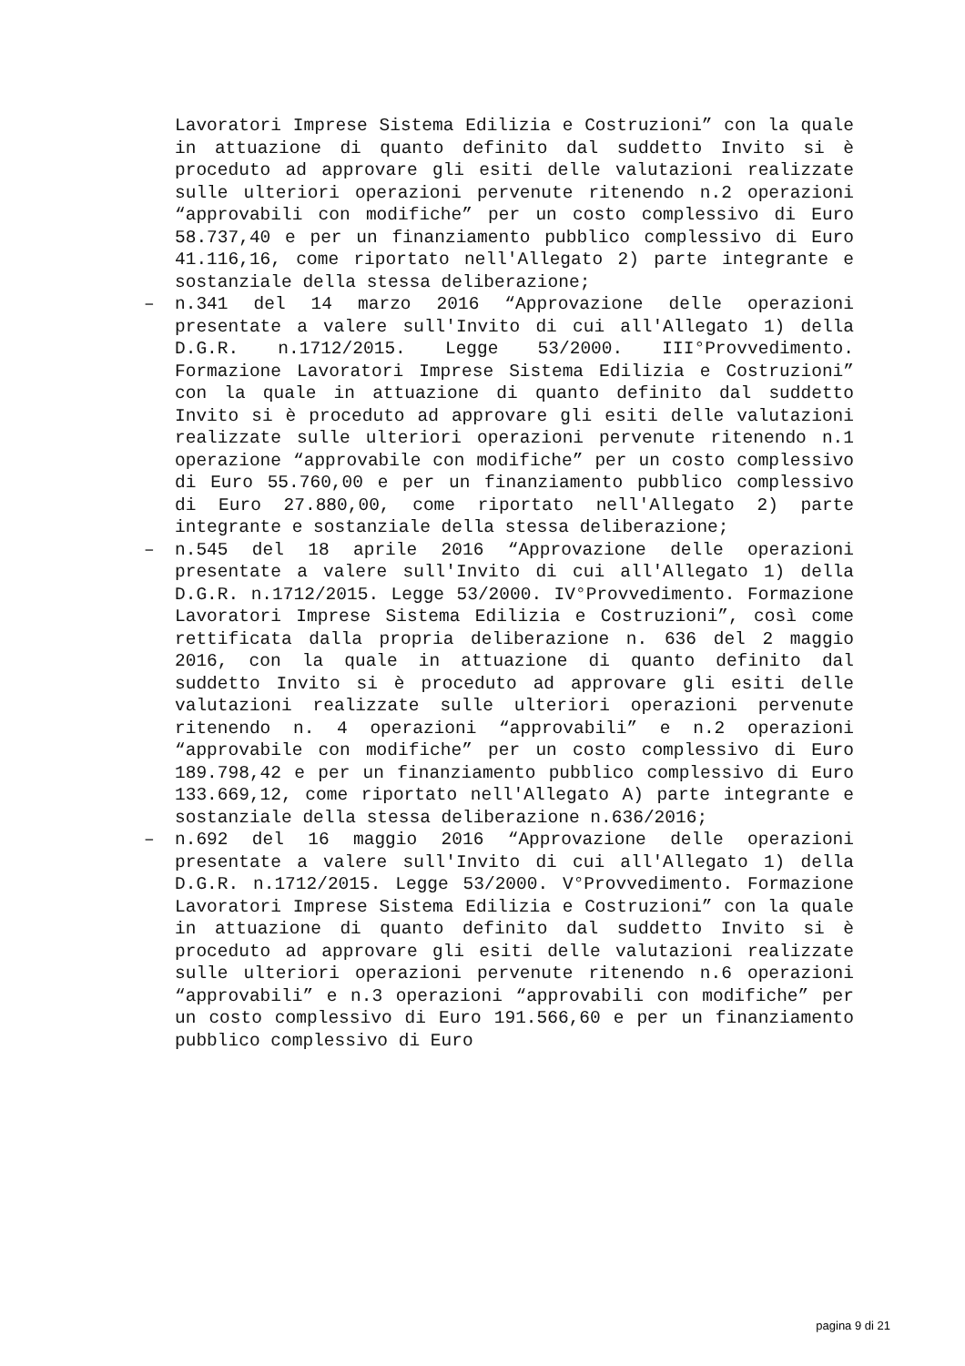Lavoratori Imprese Sistema Edilizia e Costruzioni” con la quale in attuazione di quanto definito dal suddetto Invito si è proceduto ad approvare gli esiti delle valutazioni realizzate sulle ulteriori operazioni pervenute ritenendo n.2 operazioni “approvabili con modifiche” per un costo complessivo di Euro 58.737,40 e per un finanziamento pubblico complessivo di Euro 41.116,16, come riportato nell'Allegato 2) parte integrante e sostanziale della stessa deliberazione;
– n.341 del 14 marzo 2016 “Approvazione delle operazioni presentate a valere sull'Invito di cui all'Allegato 1) della D.G.R. n.1712/2015. Legge 53/2000. III°Provvedimento. Formazione Lavoratori Imprese Sistema Edilizia e Costruzioni” con la quale in attuazione di quanto definito dal suddetto Invito si è proceduto ad approvare gli esiti delle valutazioni realizzate sulle ulteriori operazioni pervenute ritenendo n.1 operazione “approvabile con modifiche” per un costo complessivo di Euro 55.760,00 e per un finanziamento pubblico complessivo di Euro 27.880,00, come riportato nell'Allegato 2) parte integrante e sostanziale della stessa deliberazione;
– n.545 del 18 aprile 2016 “Approvazione delle operazioni presentate a valere sull'Invito di cui all'Allegato 1) della D.G.R. n.1712/2015. Legge 53/2000. IV°Provvedimento. Formazione Lavoratori Imprese Sistema Edilizia e Costruzioni”, così come rettificata dalla propria deliberazione n. 636 del 2 maggio 2016, con la quale in attuazione di quanto definito dal suddetto Invito si è proceduto ad approvare gli esiti delle valutazioni realizzate sulle ulteriori operazioni pervenute ritenendo n. 4 operazioni “approvabili” e n.2 operazioni “approvabile con modifiche” per un costo complessivo di Euro 189.798,42 e per un finanziamento pubblico complessivo di Euro 133.669,12, come riportato nell'Allegato A) parte integrante e sostanziale della stessa deliberazione n.636/2016;
– n.692 del 16 maggio 2016 “Approvazione delle operazioni presentate a valere sull'Invito di cui all'Allegato 1) della D.G.R. n.1712/2015. Legge 53/2000. V°Provvedimento. Formazione Lavoratori Imprese Sistema Edilizia e Costruzioni” con la quale in attuazione di quanto definito dal suddetto Invito si è proceduto ad approvare gli esiti delle valutazioni realizzate sulle ulteriori operazioni pervenute ritenendo n.6 operazioni “approvabili” e n.3 operazioni “approvabili con modifiche” per un costo complessivo di Euro 191.566,60 e per un finanziamento pubblico complessivo di Euro
pagina 9 di 21